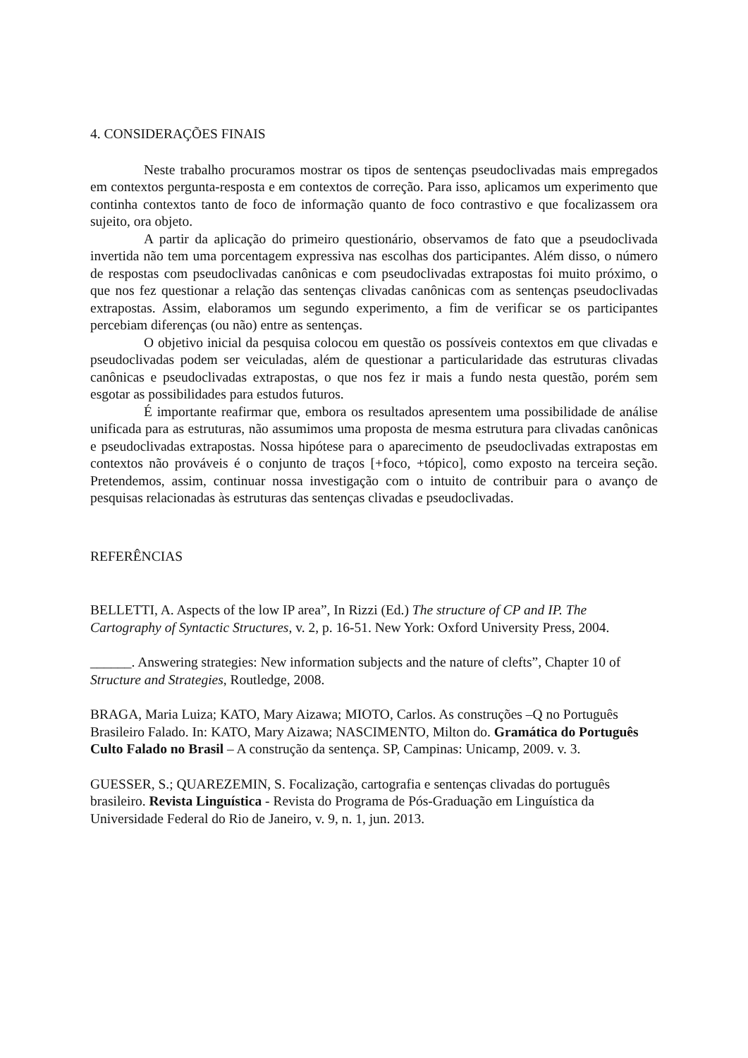4. CONSIDERAÇÕES FINAIS
Neste trabalho procuramos mostrar os tipos de sentenças pseudoclivadas mais empregados em contextos pergunta-resposta e em contextos de correção. Para isso, aplicamos um experimento que continha contextos tanto de foco de informação quanto de foco contrastivo e que focalizassem ora sujeito, ora objeto.
A partir da aplicação do primeiro questionário, observamos de fato que a pseudoclivada invertida não tem uma porcentagem expressiva nas escolhas dos participantes. Além disso, o número de respostas com pseudoclivadas canônicas e com pseudoclivadas extrapostas foi muito próximo, o que nos fez questionar a relação das sentenças clivadas canônicas com as sentenças pseudoclivadas extrapostas. Assim, elaboramos um segundo experimento, a fim de verificar se os participantes percebiam diferenças (ou não) entre as sentenças.
O objetivo inicial da pesquisa colocou em questão os possíveis contextos em que clivadas e pseudoclivadas podem ser veiculadas, além de questionar a particularidade das estruturas clivadas canônicas e pseudoclivadas extrapostas, o que nos fez ir mais a fundo nesta questão, porém sem esgotar as possibilidades para estudos futuros.
É importante reafirmar que, embora os resultados apresentem uma possibilidade de análise unificada para as estruturas, não assumimos uma proposta de mesma estrutura para clivadas canônicas e pseudoclivadas extrapostas. Nossa hipótese para o aparecimento de pseudoclivadas extrapostas em contextos não prováveis é o conjunto de traços [+foco, +tópico], como exposto na terceira seção. Pretendemos, assim, continuar nossa investigação com o intuito de contribuir para o avanço de pesquisas relacionadas às estruturas das sentenças clivadas e pseudoclivadas.
REFERÊNCIAS
BELLETTI, A. Aspects of the low IP area”, In Rizzi (Ed.) The structure of CP and IP. The Cartography of Syntactic Structures, v. 2, p. 16-51. New York: Oxford University Press, 2004.
______. Answering strategies: New information subjects and the nature of clefts”, Chapter 10 of Structure and Strategies, Routledge, 2008.
BRAGA, Maria Luiza; KATO, Mary Aizawa; MIOTO, Carlos. As construções –Q no Português Brasileiro Falado. In: KATO, Mary Aizawa; NASCIMENTO, Milton do. Gramática do Português Culto Falado no Brasil – A construção da sentença. SP, Campinas: Unicamp, 2009. v. 3.
GUESSER, S.; QUAREZEMIN, S. Focalização, cartografia e sentenças clivadas do português brasileiro. Revista Linguística - Revista do Programa de Pós-Graduação em Linguística da Universidade Federal do Rio de Janeiro, v. 9, n. 1, jun. 2013.